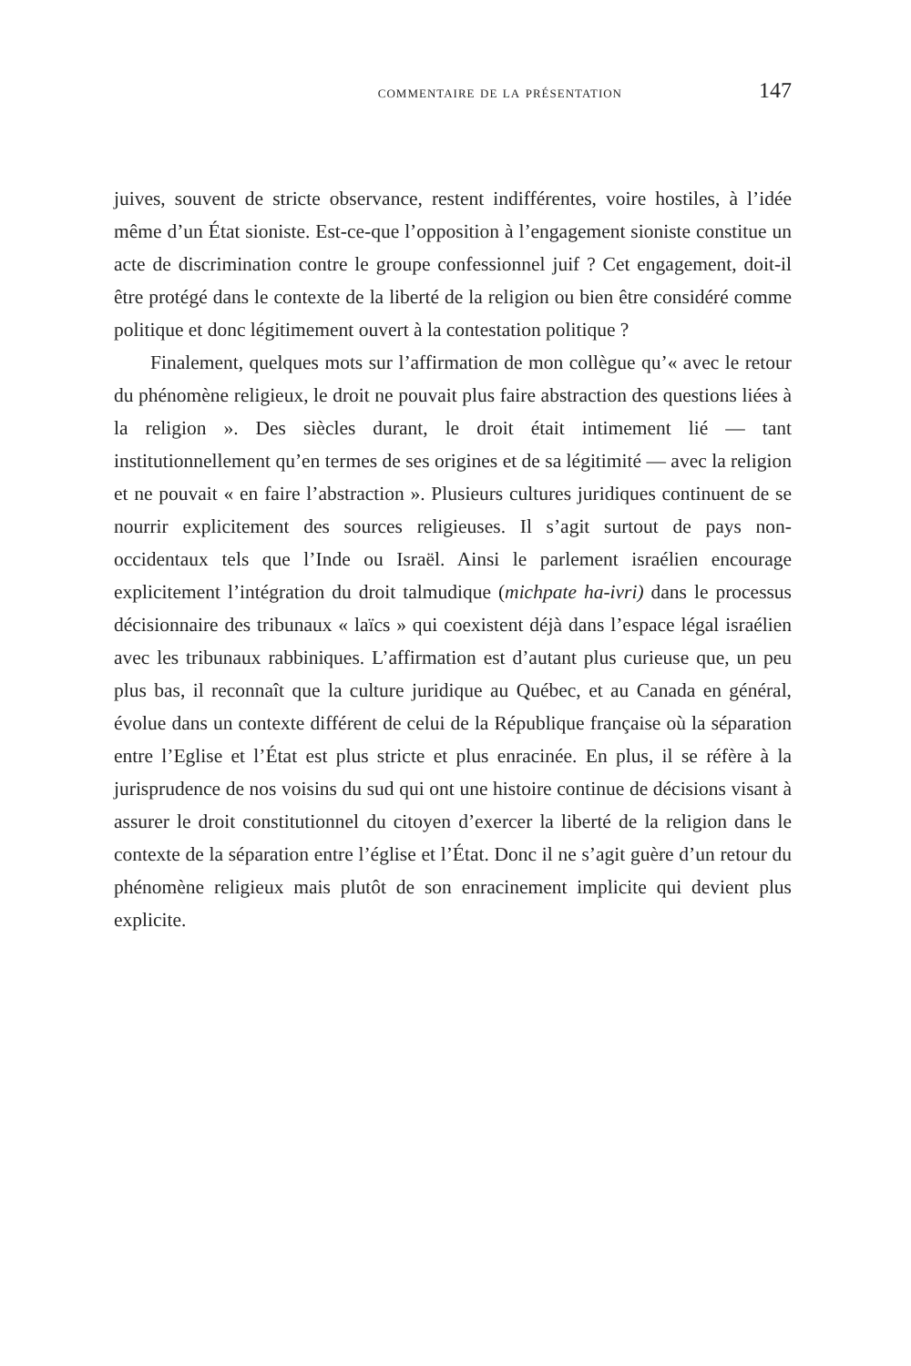commentaire de la présentation 147
juives, souvent de stricte observance, restent indifférentes, voire hostiles, à l’idée même d’un État sioniste. Est-ce-que l’opposition à l’engagement sioniste constitue un acte de discrimination contre le groupe confessionnel juif ? Cet engagement, doit-il être protégé dans le contexte de la liberté de la religion ou bien être considéré comme politique et donc légitimement ouvert à la contestation politique ?
Finalement, quelques mots sur l’affirmation de mon collègue qu’« avec le retour du phénomène religieux, le droit ne pouvait plus faire abstraction des questions liées à la religion ». Des siècles durant, le droit était intimement lié — tant institutionnellement qu’en termes de ses origines et de sa légitimité — avec la religion et ne pouvait « en faire l’abstraction ». Plusieurs cultures juridiques continuent de se nourrir explicitement des sources religieuses. Il s’agit surtout de pays non-occidentaux tels que l’Inde ou Israël. Ainsi le parlement israélien encourage explicitement l’intégration du droit talmudique (michpate ha-ivri) dans le processus décisionnaire des tribunaux « laïcs » qui coexistent déjà dans l’espace légal israélien avec les tribunaux rabbiniques. L’affirmation est d’autant plus curieuse que, un peu plus bas, il reconnaît que la culture juridique au Québec, et au Canada en général, évolue dans un contexte différent de celui de la République française où la séparation entre l’Eglise et l’État est plus stricte et plus enracinée. En plus, il se réfère à la jurisprudence de nos voisins du sud qui ont une histoire continue de décisions visant à assurer le droit constitutionnel du citoyen d’exercer la liberté de la religion dans le contexte de la séparation entre l’église et l’État. Donc il ne s’agit guère d’un retour du phénomène religieux mais plutôt de son enracinement implicite qui devient plus explicite.